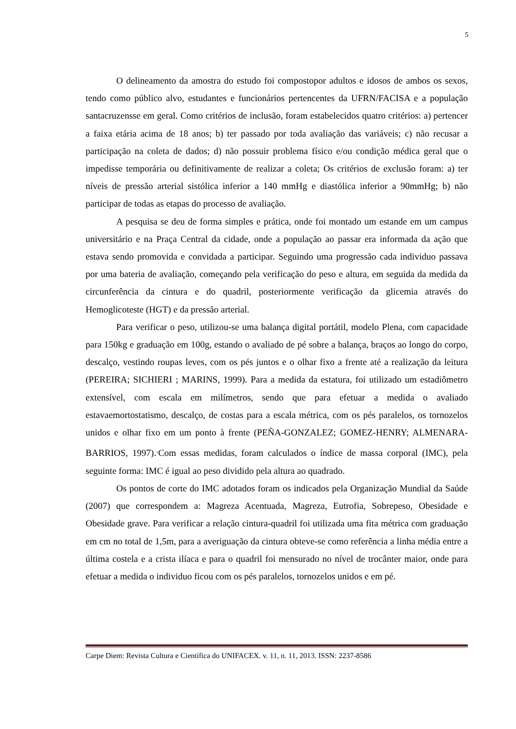5
O delineamento da amostra do estudo foi compostopor adultos e idosos de ambos os sexos, tendo como público alvo, estudantes e funcionários pertencentes da UFRN/FACISA e a população santacruzensse em geral. Como critérios de inclusão, foram estabelecidos quatro critérios: a) pertencer a faixa etária acima de 18 anos; b) ter passado por toda avaliação das variáveis; c) não recusar a participação na coleta de dados; d) não possuir problema físico e/ou condição médica geral que o impedisse temporária ou definitivamente de realizar a coleta; Os critérios de exclusão foram: a) ter níveis de pressão arterial sistólica inferior a 140 mmHg e diastólica inferior a 90mmHg; b) não participar de todas as etapas do processo de avaliação.
A pesquisa se deu de forma simples e prática, onde foi montado um estande em um campus universitário e na Praça Central da cidade, onde a população ao passar era informada da ação que estava sendo promovida e convidada a participar. Seguindo uma progressão cada individuo passava por uma bateria de avaliação, começando pela verificação do peso e altura, em seguida da medida da circunferência da cintura e do quadril, posteriormente verificação da glicemia através do Hemoglicoteste (HGT) e da pressão arterial.
Para verificar o peso, utilizou-se uma balança digital portátil, modelo Plena, com capacidade para 150kg e graduação em 100g, estando o avaliado de pé sobre a balança, braços ao longo do corpo, descalço, vestindo roupas leves, com os pés juntos e o olhar fixo a frente até a realização da leitura (PEREIRA; SICHIERI ; MARINS, 1999). Para a medida da estatura, foi utilizado um estadiômetro extensível, com escala em milímetros, sendo que para efetuar a medida o avaliado estavaemortostatismo, descalço, de costas para a escala métrica, com os pés paralelos, os tornozelos unidos e olhar fixo em um ponto à frente (PEÑA-GONZALEZ; GOMEZ-HENRY; ALMENARA-BARRIOS, 1997).<sup>.</sup>Com essas medidas, foram calculados o índice de massa corporal (IMC), pela seguinte forma: IMC é igual ao peso dividido pela altura ao quadrado.
Os pontos de corte do IMC adotados foram os indicados pela Organização Mundial da Saúde (2007) que correspondem a: Magreza Acentuada, Magreza, Eutrofia, Sobrepeso, Obesidade e Obesidade grave. Para verificar a relação cintura-quadril foi utilizada uma fita métrica com graduação em cm no total de 1,5m, para a averiguação da cintura obteve-se como referência a linha média entre a última costela e a crista ilíaca e para o quadril foi mensurado no nível de trocânter maior, onde para efetuar a medida o individuo ficou com os pés paralelos, tornozelos unidos e em pé.
Carpe Diem: Revista Cultura e Científica do UNIFACEX. v. 11, n. 11, 2013. ISSN: 2237-8586